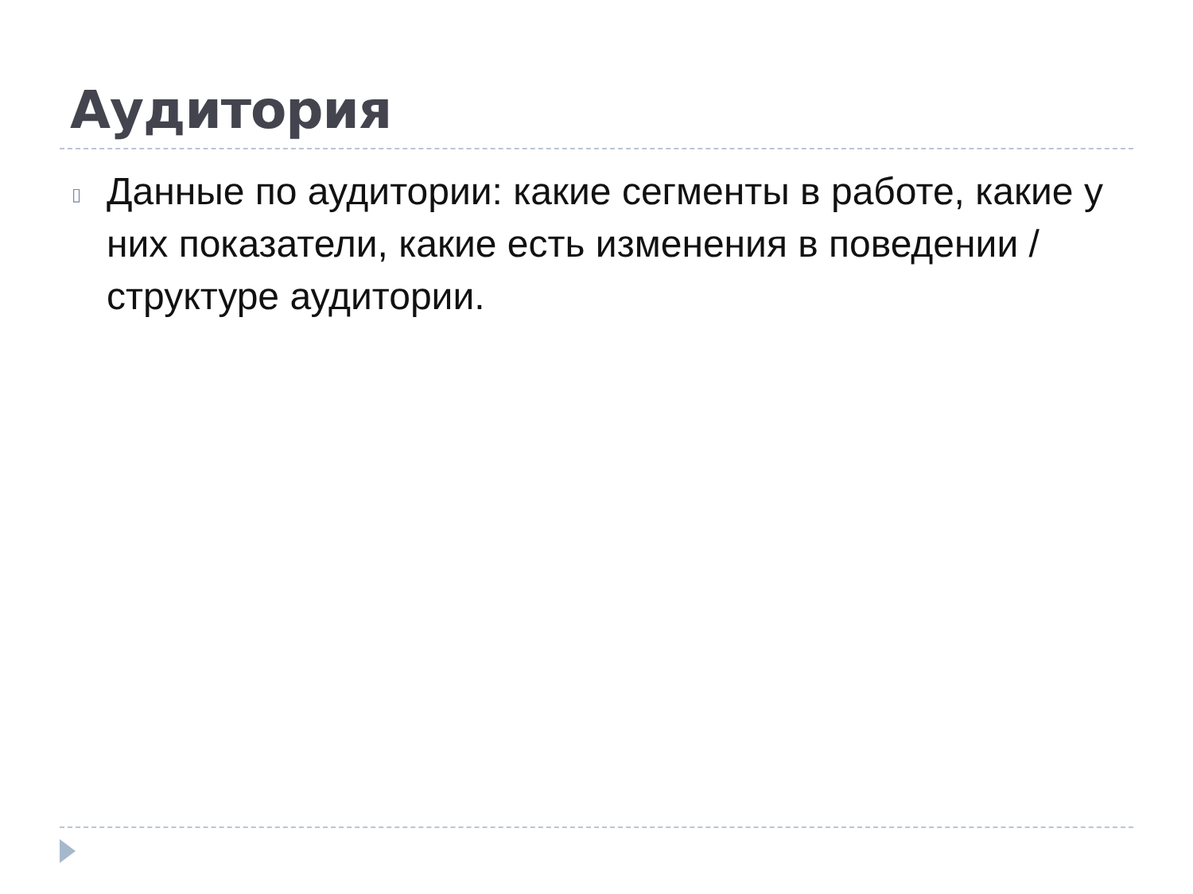Аудитория
▯
Данные по аудитории: какие сегменты в работе, какие у них показатели, какие есть изменения в поведении / структуре аудитории.